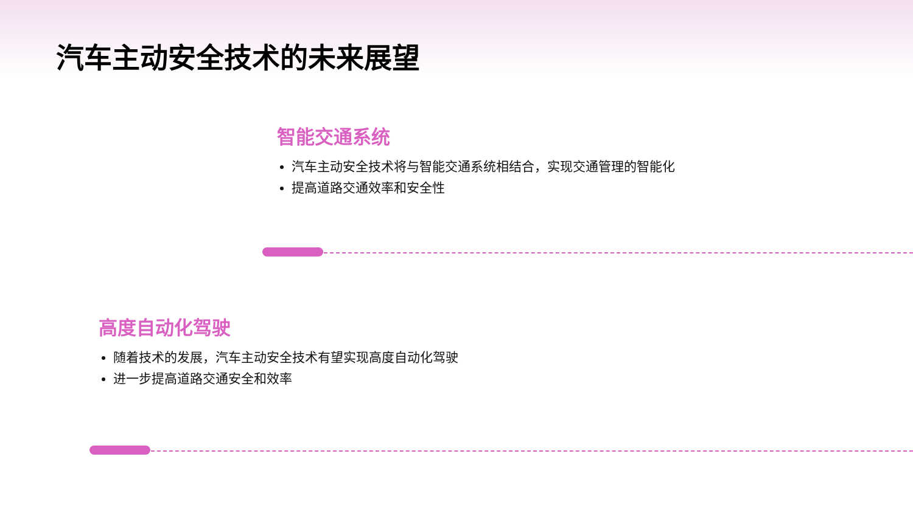汽车主动安全技术的未来展望
智能交通系统
汽车主动安全技术将与智能交通系统相结合，实现交通管理的智能化
提高道路交通效率和安全性
高度自动化驾驶
随着技术的发展，汽车主动安全技术有望实现高度自动化驾驶
进一步提高道路交通安全和效率